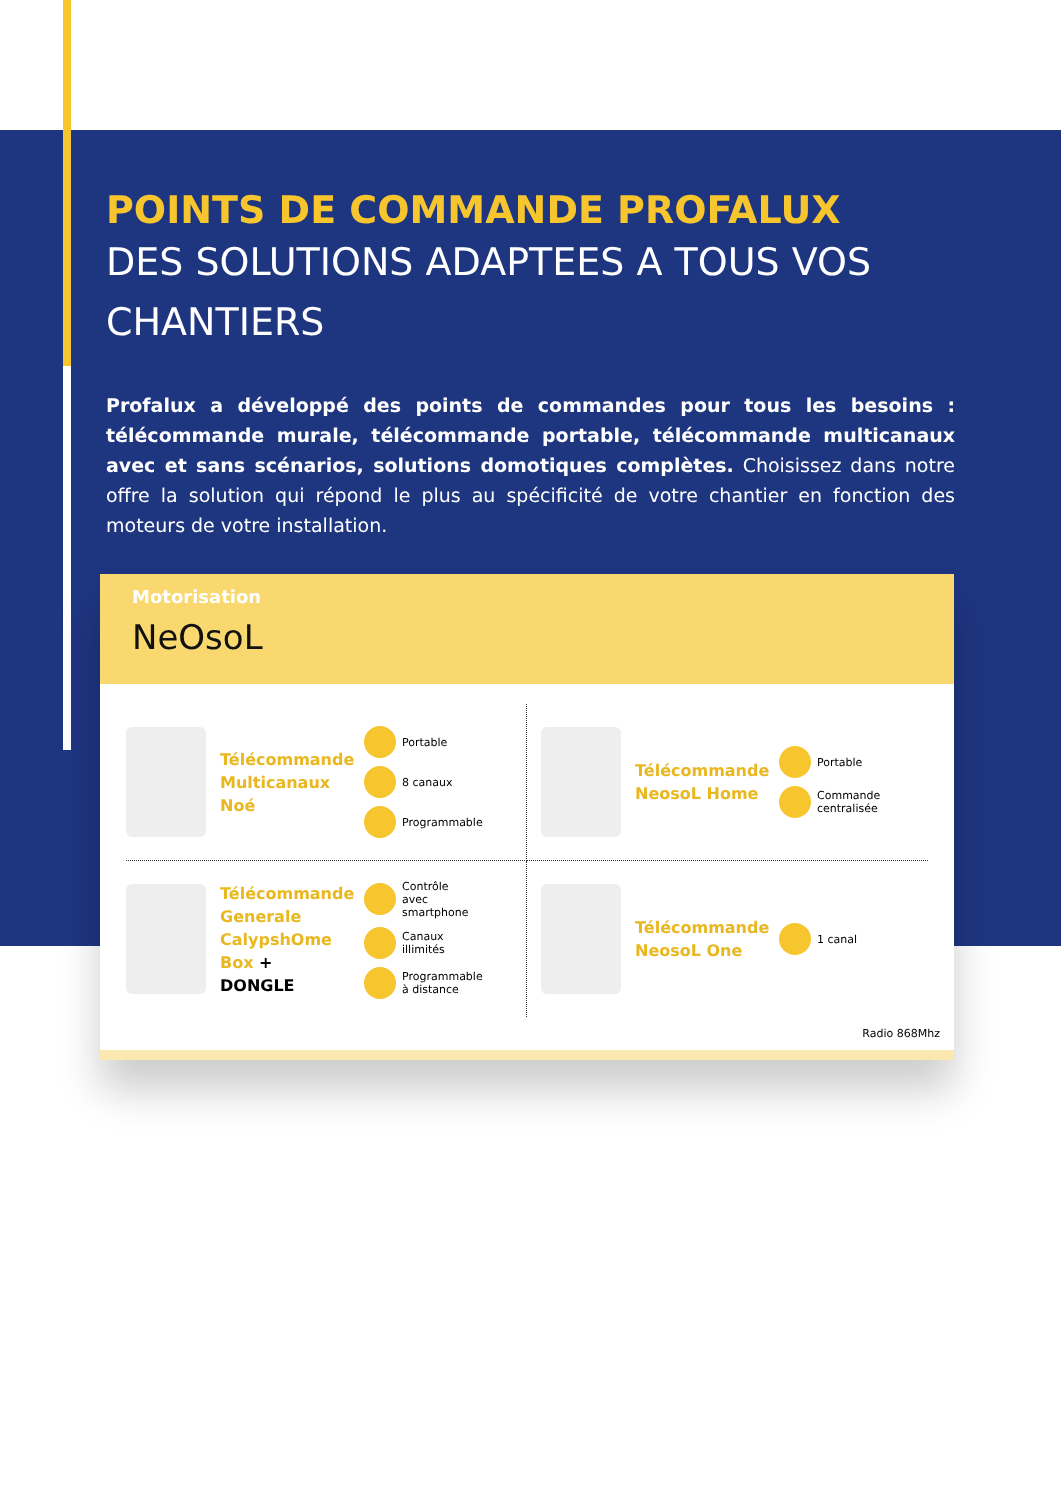POINTS DE COMMANDE PROFALUX
DES SOLUTIONS ADAPTEES A TOUS VOS CHANTIERS
Profalux a développé des points de commandes pour tous les besoins : télécommande murale, télécommande portable, télécommande multicanaux avec et sans scénarios, solutions domotiques complètes. Choisissez dans notre offre la solution qui répond le plus au spécificité de votre chantier en fonction des moteurs de votre installation.
Motorisation
NeOsoL
Télécommande Multicanaux Noé
Portable
8 canaux
Programmable
Télécommande NeosoL Home
Portable
Commande
centralisée
Télécommande Generale CalypshOme Box + DONGLE
Contrôle
avec
smartphone
Canaux
illimités
Programmable
à distance
Télécommande NeosoL One
1 canal
Radio 868Mhz